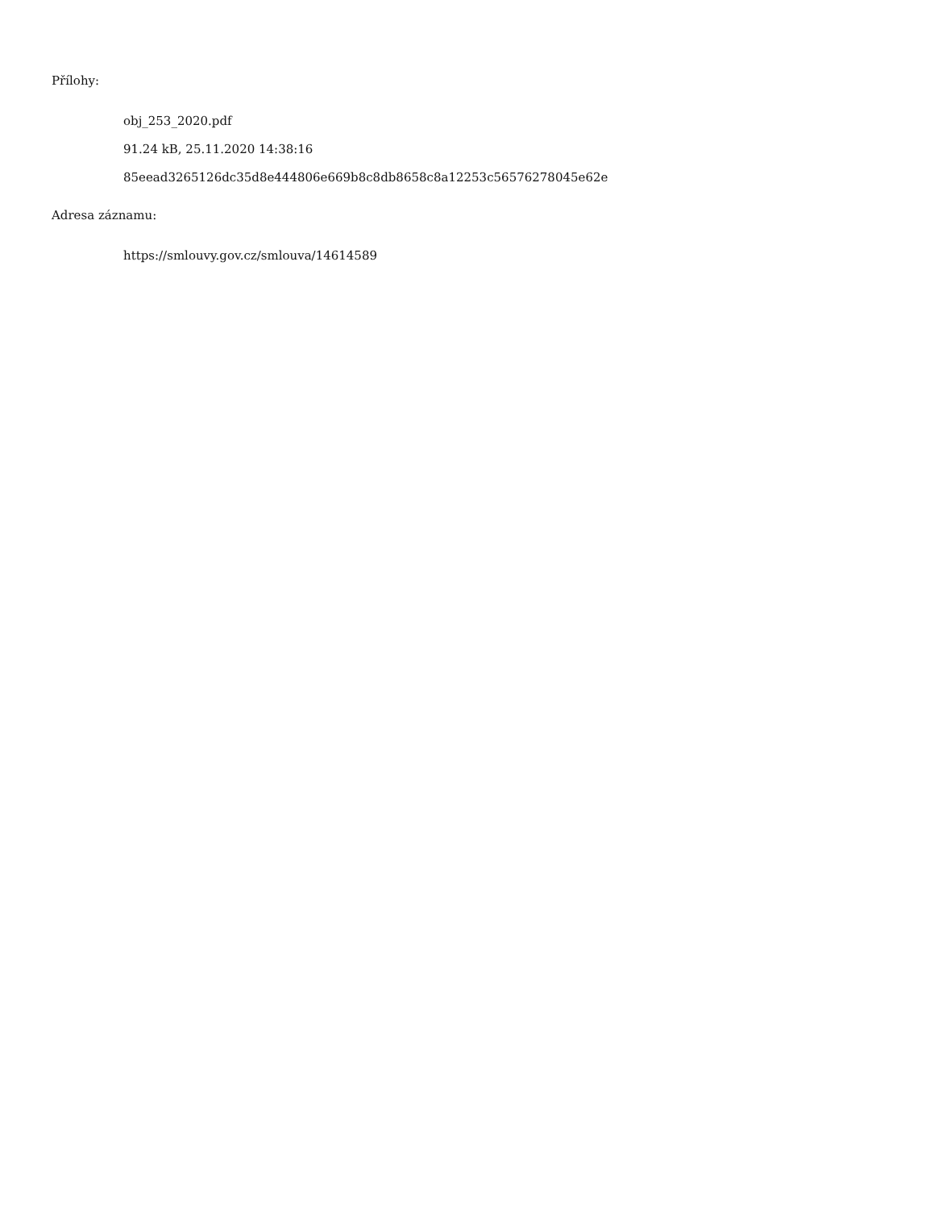Přílohy:
obj_253_2020.pdf
91.24 kB, 25.11.2020 14:38:16
85eead3265126dc35d8e444806e669b8c8db8658c8a12253c56576278045e62e
Adresa záznamu:
https://smlouvy.gov.cz/smlouva/14614589